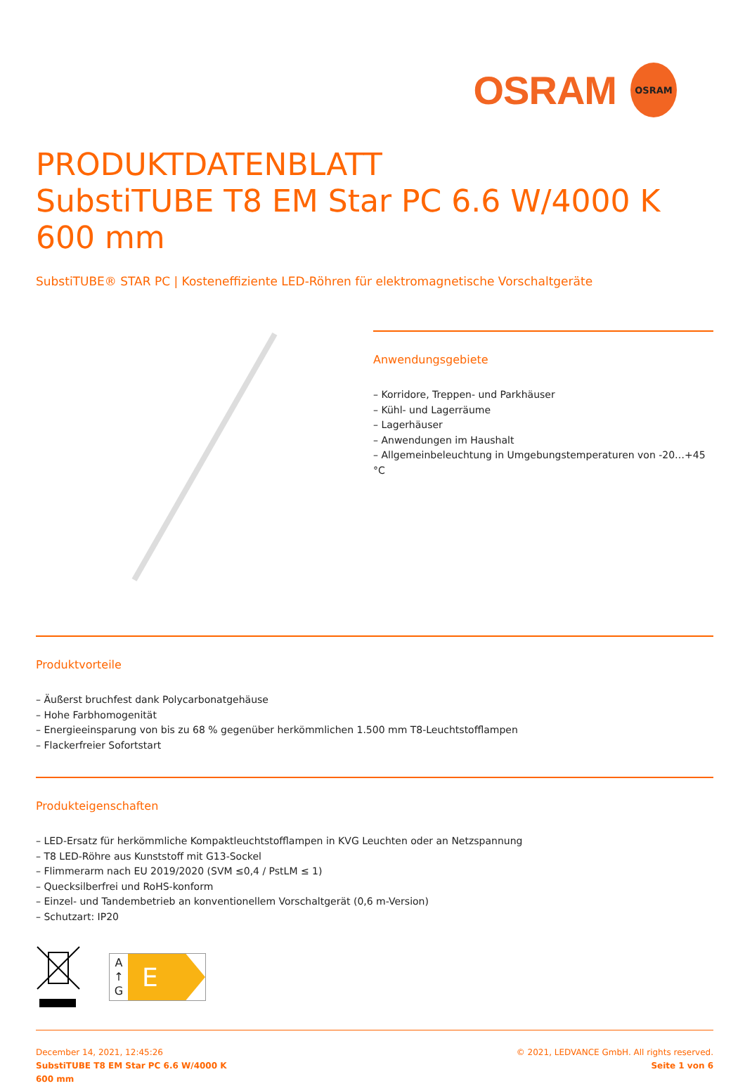OSRAM
OSRAM
PRODUKTDATENBLATT
SubstiTUBE T8 EM Star PC 6.6 W/4000 K 600 mm
SubstiTUBE® STAR PC | Kosteneffiziente LED-Röhren für elektromagnetische Vorschaltgeräte
Anwendungsgebiete
– Korridore, Treppen- und Parkhäuser
– Kühl- und Lagerräume
– Lagerhäuser
– Anwendungen im Haushalt
– Allgemeinbeleuchtung in Umgebungstemperaturen von -20…+45 °C
Produktvorteile
– Äußerst bruchfest dank Polycarbonatgehäuse
– Hohe Farbhomogenität
– Energieeinsparung von bis zu 68 % gegenüber herkömmlichen 1.500 mm T8-Leuchtstofflampen
– Flackerfreier Sofortstart
Produkteigenschaften
– LED-Ersatz für herkömmliche Kompaktleuchtstofflampen in KVG Leuchten oder an Netzspannung
– T8 LED-Röhre aus Kunststoff mit G13-Sockel
– Flimmerarm nach EU 2019/2020 (SVM ≤0,4 / PstLM ≤ 1)
– Quecksilberfrei und RoHS-konform
– Einzel- und Tandembetrieb an konventionellem Vorschaltgerät (0,6 m-Version)
– Schutzart: IP20
A
↑
G
E
December 14, 2021, 12:45:26
SubstiTUBE T8 EM Star PC 6.6 W/4000 K
600 mm
© 2021, LEDVANCE GmbH. All rights reserved.
Seite 1 von 6